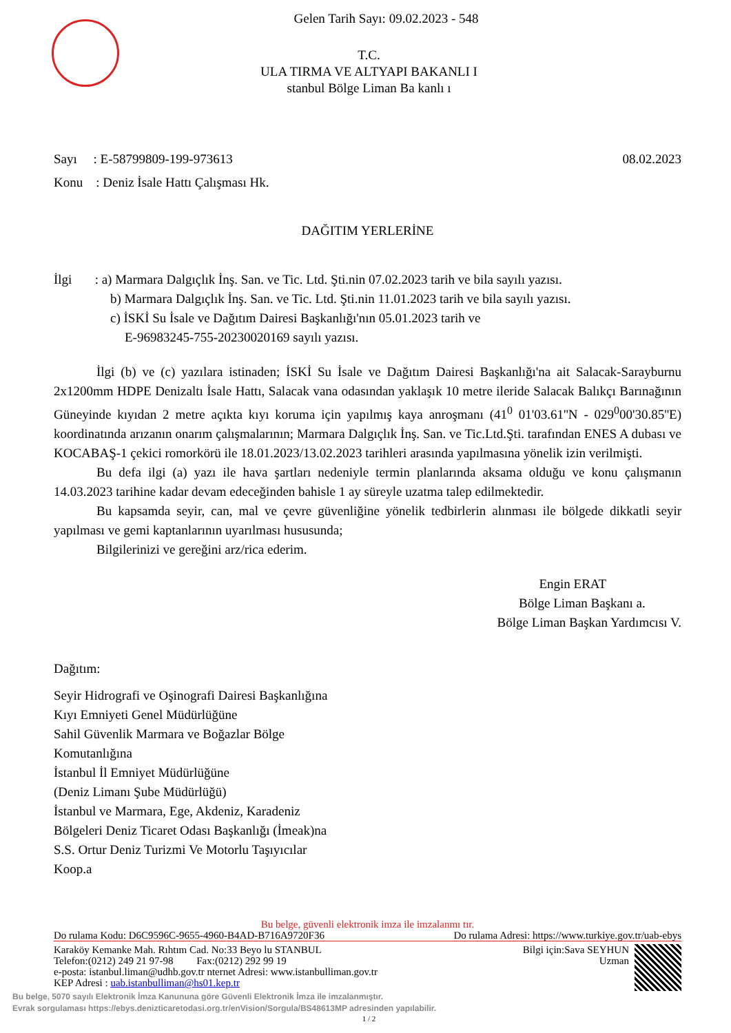Gelen Tarih Sayı: 09.02.2023 - 548
T.C.
ULA TIRMA VE ALTYAPI BAKANLI I
stanbul Bölge Liman Ba kanlı ı
Sayı : E-58799809-199-973613 08.02.2023
Konu : Deniz İsale Hattı Çalışması Hk.
DAĞITIM YERLERİNE
İlgi : a) Marmara Dalgıçlık İnş. San. ve Tic. Ltd. Şti.nin 07.02.2023 tarih ve bila sayılı yazısı.
b) Marmara Dalgıçlık İnş. San. ve Tic. Ltd. Şti.nin 11.01.2023 tarih ve bila sayılı yazısı.
c) İSKİ Su İsale ve Dağıtım Dairesi Başkanlığı'nın 05.01.2023 tarih ve
E-96983245-755-20230020169 sayılı yazısı.
İlgi (b) ve (c) yazılara istinaden; İSKİ Su İsale ve Dağıtım Dairesi Başkanlığı'na ait Salacak-Sarayburnu 2x1200mm HDPE Denizaltı İsale Hattı, Salacak vana odasından yaklaşık 10 metre ileride Salacak Balıkçı Barınağının Güneyinde kıyıdan 2 metre açıkta kıyı koruma için yapılmış kaya anroşmanı (41<sup>0</sup> 01'03.61''N - 029<sup>0</sup>00'30.85''E) koordinatında arızanın onarım çalışmalarının; Marmara Dalgıçlık İnş. San. ve Tic.Ltd.Şti. tarafından ENES A dubası ve KOCABAŞ-1 çekici romorkörü ile 18.01.2023/13.02.2023 tarihleri arasında yapılmasına yönelik izin verilmişti.
Bu defa ilgi (a) yazı ile hava şartları nedeniyle termin planlarında aksama olduğu ve konu çalışmanın 14.03.2023 tarihine kadar devam edeceğinden bahisle 1 ay süreyle uzatma talep edilmektedir.
Bu kapsamda seyir, can, mal ve çevre güvenliğine yönelik tedbirlerin alınması ile bölgede dikkatli seyir yapılması ve gemi kaptanlarının uyarılması hususunda;
Bilgilerinizi ve gereğini arz/rica ederim.
Engin ERAT
Bölge Liman Başkanı a.
Bölge Liman Başkan Yardımcısı V.
Dağıtım:
Seyir Hidrografi ve Oşinografi Dairesi Başkanlığına
Kıyı Emniyeti Genel Müdürlüğüne
Sahil Güvenlik Marmara ve Boğazlar Bölge
Komutanlığına
İstanbul İl Emniyet Müdürlüğüne
(Deniz Limanı Şube Müdürlüğü)
İstanbul ve Marmara, Ege, Akdeniz, Karadeniz
Bölgeleri Deniz Ticaret Odası Başkanlığı (İmeak)na
S.S. Ortur Deniz Turizmi Ve Motorlu Taşıyıcılar
Koop.a
Bu belge, güvenli elektronik imza ile imzalanmı tır.
Do rulama Kodu: D6C9596C-9655-4960-B4AD-B716A9720F36 Do rulama Adresi: https://www.turkiye.gov.tr/uab-ebys
Karaköy Kemanke Mah. Rıhtım Cad. No:33 Beyo lu STANBUL
Telefon:(0212) 249 21 97-98 Fax:(0212) 292 99 19
e-posta: istanbul.liman@udhb.gov.tr nternet Adresi: www.istanbulliman.gov.tr
KEP Adresi : uab.istanbulliman@hs01.kep.tr
Bilgi için:Sava SEYHUN
Uzman
Bu belge, 5070 sayılı Elektronik İmza Kanununa göre Güvenli Elektronik İmza ile imzalanmıştır.
Evrak sorgulaması https://ebys.denizticaretodasi.org.tr/enVision/Sorgula/BS48613MP adresinden yapılabilir.
1 / 2